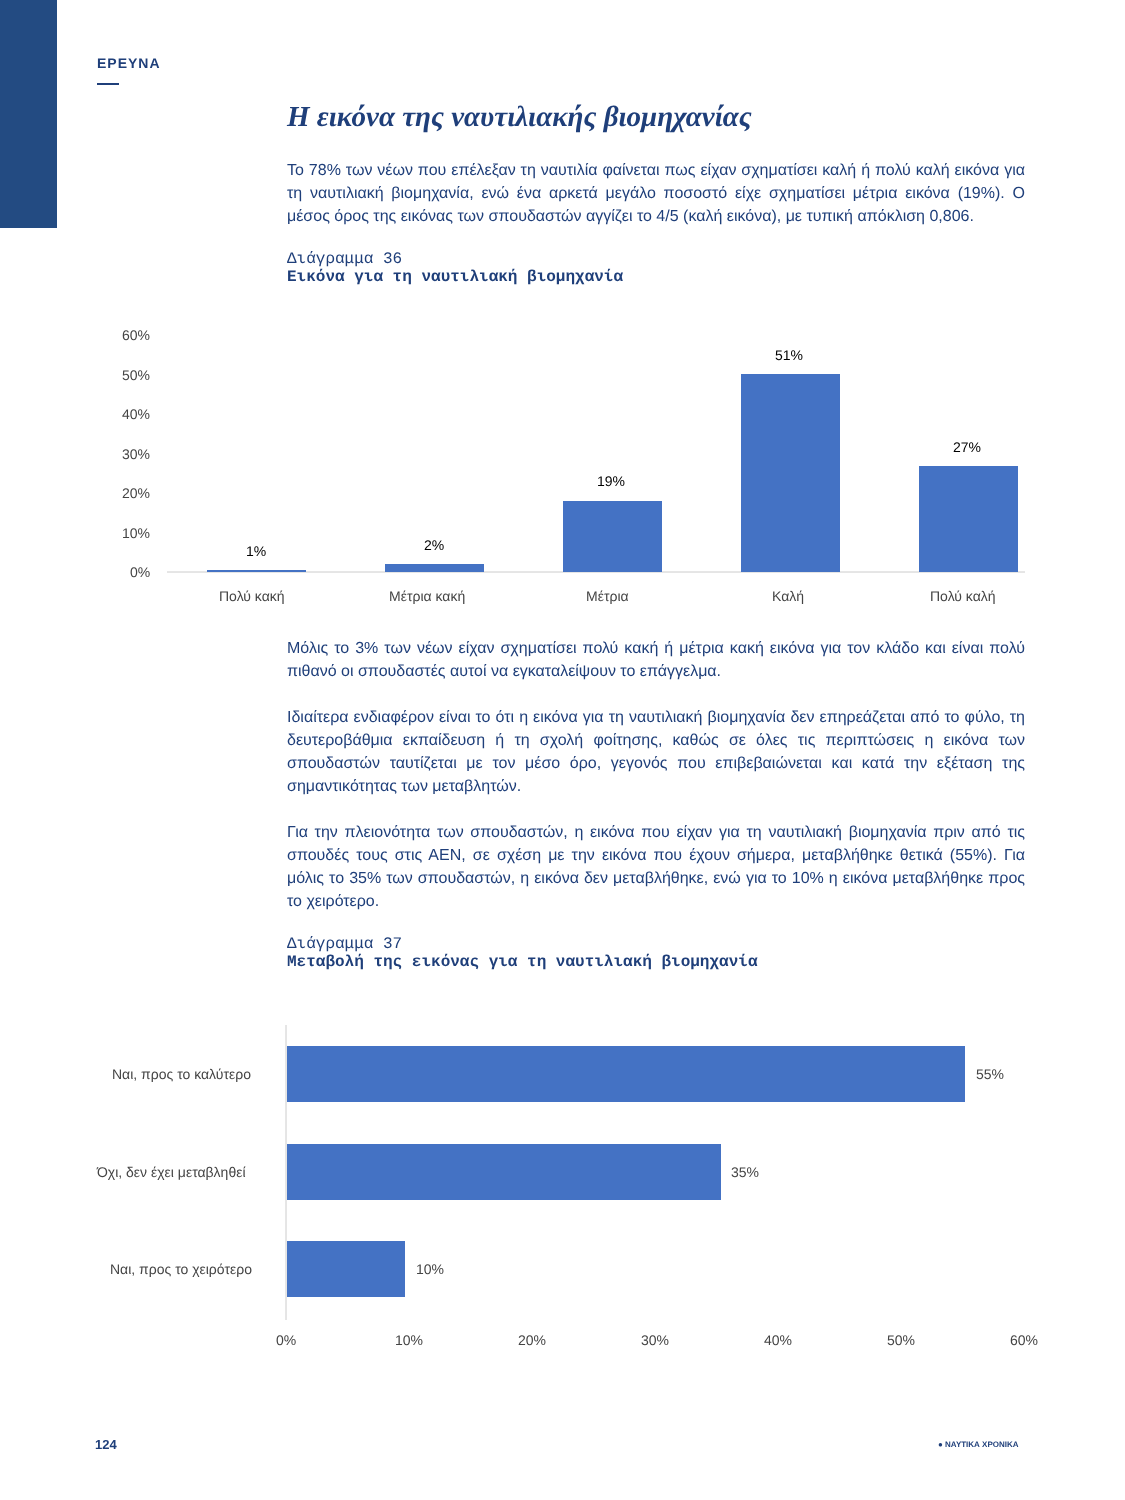ΕΡΕΥΝΑ
Η εικόνα της ναυτιλιακής βιομηχανίας
Το 78% των νέων που επέλεξαν τη ναυτιλία φαίνεται πως είχαν σχηματίσει καλή ή πολύ καλή εικόνα για τη ναυτιλιακή βιομηχανία, ενώ ένα αρκετά μεγάλο ποσοστό είχε σχηματίσει μέτρια εικόνα (19%). Ο μέσος όρος της εικόνας των σπουδαστών αγγίζει το 4/5 (καλή εικόνα), με τυπική απόκλιση 0,806.
Διάγραμμα 36
Εικόνα για τη ναυτιλιακή βιομηχανία
Μόλις το 3% των νέων είχαν σχηματίσει πολύ κακή ή μέτρια κακή εικόνα για τον κλάδο και είναι πολύ πιθανό οι σπουδαστές αυτοί να εγκαταλείψουν το επάγγελμα.
Ιδιαίτερα ενδιαφέρον είναι το ότι η εικόνα για τη ναυτιλιακή βιομηχανία δεν επηρεάζεται από το φύλο, τη δευτεροβάθμια εκπαίδευση ή τη σχολή φοίτησης, καθώς σε όλες τις περιπτώσεις η εικόνα των σπουδαστών ταυτίζεται με τον μέσο όρο, γεγονός που επιβεβαιώνεται και κατά την εξέταση της σημαντικότητας των μεταβλητών.
Για την πλειονότητα των σπουδαστών, η εικόνα που είχαν για τη ναυτιλιακή βιομηχανία πριν από τις σπουδές τους στις ΑΕΝ, σε σχέση με την εικόνα που έχουν σήμερα, μεταβλήθηκε θετικά (55%). Για μόλις το 35% των σπουδαστών, η εικόνα δεν μεταβλήθηκε, ενώ για το 10% η εικόνα μεταβλήθηκε προς το χειρότερο.
Διάγραμμα 37
Μεταβολή της εικόνας για τη ναυτιλιακή βιομηχανία
60%
50%
40%
30%
20%
10%
0%
1%
2%
19%
51%
27%
Πολύ κακή
Μέτρια κακή
Μέτρια
Καλή
Πολύ καλή
Ναι, προς το καλύτερο
Όχι, δεν έχει μεταβληθεί
Ναι, προς το χειρότερο
55%
35%
10%
0%
10%
20%
30%
40%
50%
60%
124 ● ΝΑΥΤΙΚΑ ΧΡΟΝΙΚΑ